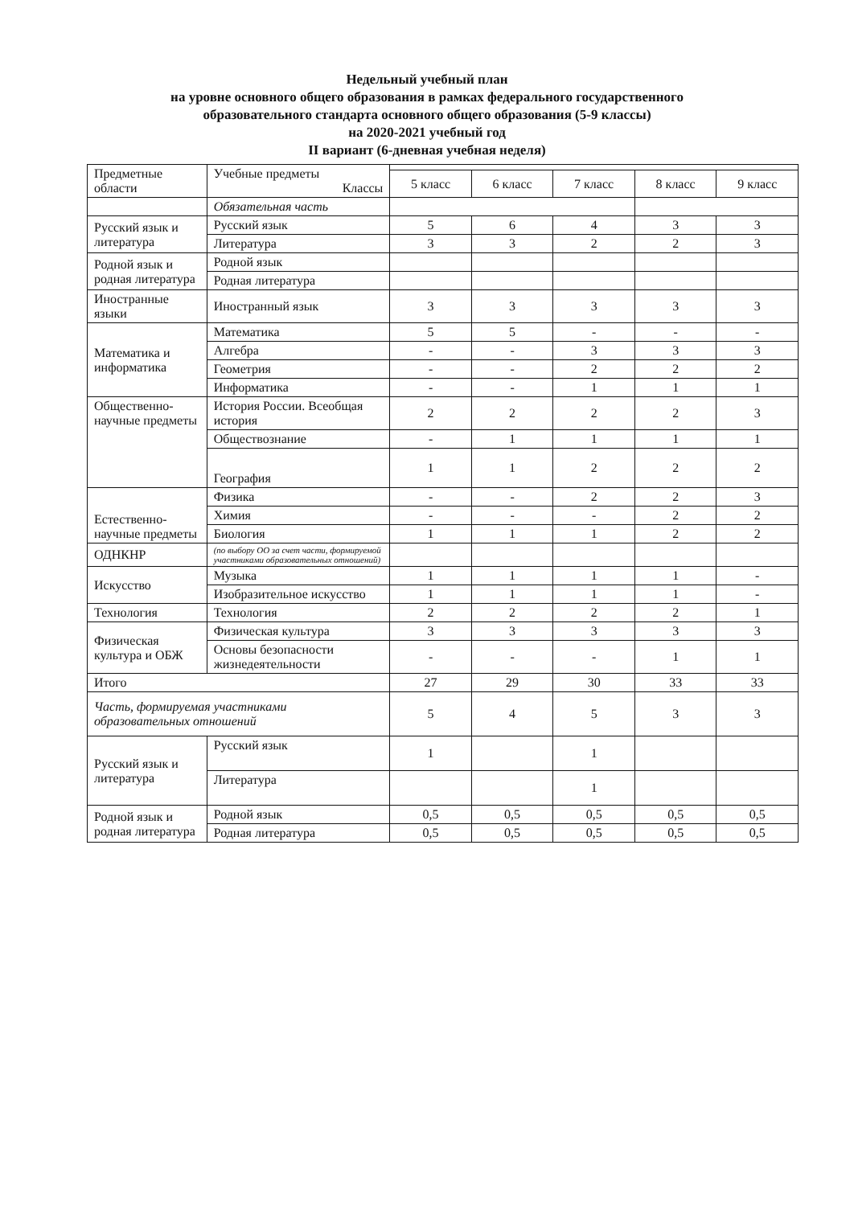Недельный учебный план
на уровне основного общего образования в рамках федерального государственного
образовательного стандарта основного общего образования (5-9 классы)
на 2020-2021 учебный год
II вариант (6-дневная учебная неделя)
| Предметные области | Учебные предметы Классы | | | | | |
| | | 5 класс | 6 класс | 7 класс | 8 класс | 9 класс |
| | Обязательная часть | | | | | |
| Русский язык и литература | Русский язык | 5 | 6 | 4 | 3 | 3 |
| | Литература | 3 | 3 | 2 | 2 | 3 |
| Родной язык и родная литература | Родной язык | | | | | |
| | Родная литература | | | | | |
| Иностранные языки | Иностранный язык | 3 | 3 | 3 | 3 | 3 |
| Математика и информатика | Математика | 5 | 5 | - | - | - |
| | Алгебра | - | - | 3 | 3 | 3 |
| | Геометрия | - | - | 2 | 2 | 2 |
| | Информатика | - | - | 1 | 1 | 1 |
| Общественно-научные предметы | История России. Всеобщая история | 2 | 2 | 2 | 2 | 3 |
| | Обществознание | - | 1 | 1 | 1 | 1 |
| | География | 1 | 1 | 2 | 2 | 2 |
| Естественно-научные предметы | Физика | - | - | 2 | 2 | 3 |
| | Химия | - | - | - | 2 | 2 |
| | Биология | 1 | 1 | 1 | 2 | 2 |
| ОДНКНР | (по выбору ОО за счет части, формируемой участниками образовательных отношений) | | | | | |
| Искусство | Музыка | 1 | 1 | 1 | 1 | - |
| | Изобразительное искусство | 1 | 1 | 1 | 1 | - |
| Технология | Технология | 2 | 2 | 2 | 2 | 1 |
| Физическая культура и ОБЖ | Физическая культура | 3 | 3 | 3 | 3 | 3 |
| | Основы безопасности жизнедеятельности | - | - | - | 1 | 1 |
| Итого | | 27 | 29 | 30 | 33 | 33 |
| Часть, формируемая участниками образовательных отношений | | 5 | 4 | 5 | 3 | 3 |
| Русский язык и литература | Русский язык | 1 | | 1 | | |
| | Литература | | | 1 | | |
| Родной язык и родная литература | Родной язык | 0,5 | 0,5 | 0,5 | 0,5 | 0,5 |
| | Родная литература | 0,5 | 0,5 | 0,5 | 0,5 | 0,5 |